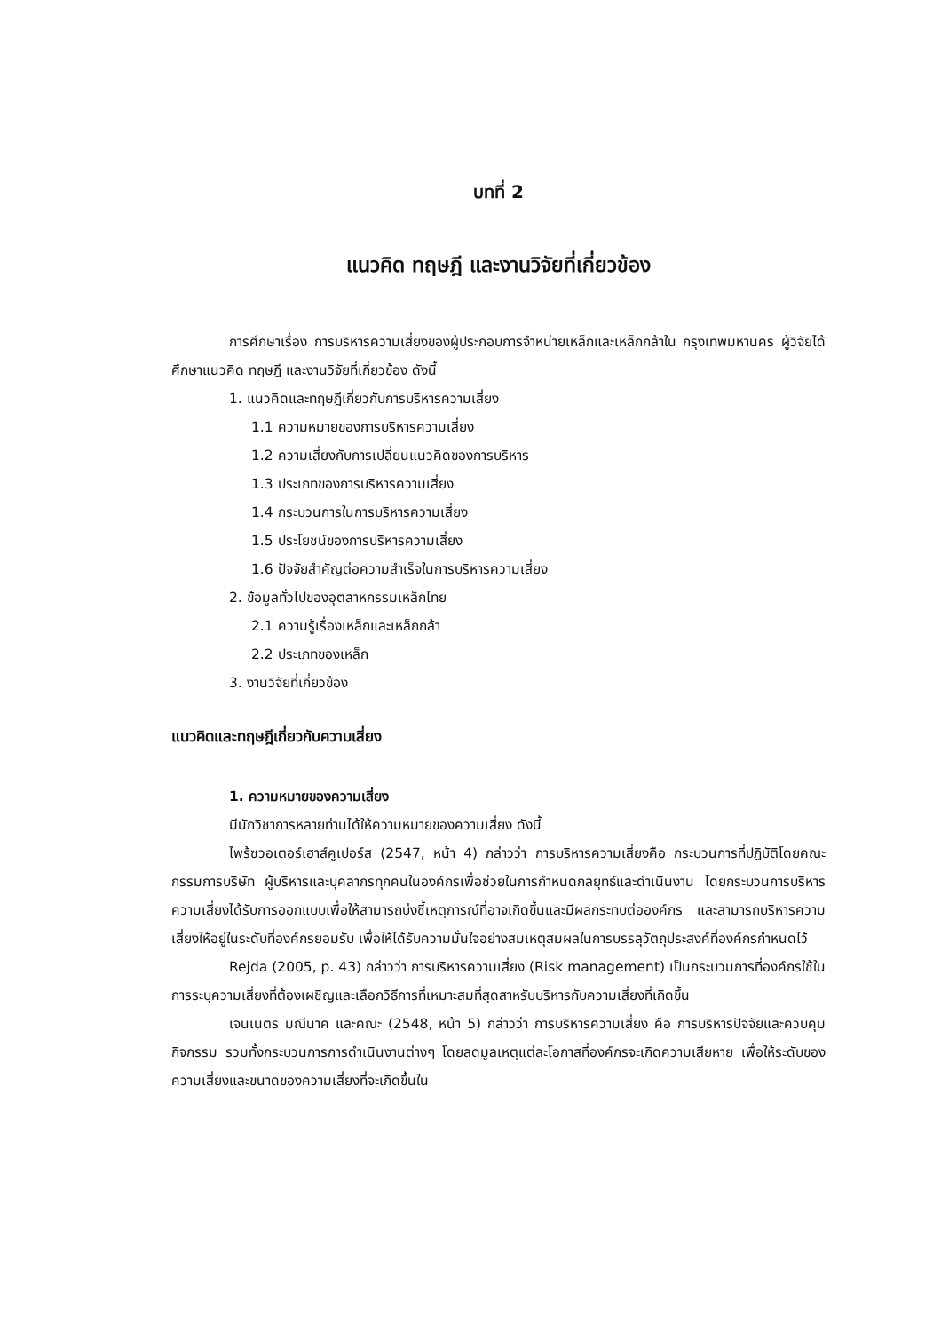บทที่ 2
แนวคิด ทฤษฎี และงานวิจัยที่เกี่ยวข้อง
การศึกษาเรื่อง การบริหารความเสี่ยงของผู้ประกอบการจำหน่ายเหล็กและเหล็กกล้าใน กรุงเทพมหานคร ผู้วิจัยได้ศึกษาแนวคิด ทฤษฎี และงานวิจัยที่เกี่ยวข้อง ดังนี้
1. แนวคิดและทฤษฎีเกี่ยวกับการบริหารความเสี่ยง
1.1 ความหมายของการบริหารความเสี่ยง
1.2 ความเสี่ยงกับการเปลี่ยนแนวคิดของการบริหาร
1.3 ประเภทของการบริหารความเสี่ยง
1.4 กระบวนการในการบริหารความเสี่ยง
1.5 ประโยชน์ของการบริหารความเสี่ยง
1.6 ปัจจัยสำคัญต่อความสำเร็จในการบริหารความเสี่ยง
2. ข้อมูลทั่วไปของอุตสาหกรรมเหล็กไทย
2.1 ความรู้เรื่องเหล็กและเหล็กกล้า
2.2 ประเภทของเหล็ก
3. งานวิจัยที่เกี่ยวข้อง
แนวคิดและทฤษฎีเกี่ยวกับความเสี่ยง
1. ความหมายของความเสี่ยง
มีนักวิชาการหลายท่านได้ให้ความหมายของความเสี่ยง ดังนี้
ไพร้ซวอเตอร์เฮาส์คูเปอร์ส (2547, หน้า 4) กล่าวว่า การบริหารความเสี่ยงคือ กระบวนการที่ปฏิบัติโดยคณะกรรมการบริษัท ผู้บริหารและบุคลากรทุกคนในองค์กรเพื่อช่วยในการกำหนดกลยุทธ์และดำเนินงาน โดยกระบวนการบริหารความเสี่ยงได้รับการออกแบบเพื่อให้สามารถบ่งชี้เหตุการณ์ที่อาจเกิดขึ้นและมีผลกระทบต่อองค์กร และสามารถบริหารความเสี่ยงให้อยู่ในระดับที่องค์กรยอมรับ เพื่อให้ได้รับความมั่นใจอย่างสมเหตุสมผลในการบรรลุวัตถุประสงค์ที่องค์กรกำหนดไว้
Rejda (2005, p. 43) กล่าวว่า การบริหารความเสี่ยง (Risk management) เป็นกระบวนการที่องค์กรใช้ในการระบุความเสี่ยงที่ต้องเผชิญและเลือกวิธีการที่เหมาะสมที่สุดสาหรับบริหารกับความเสี่ยงที่เกิดขึ้น
เจนเนตร มณีนาค และคณะ (2548, หน้า 5) กล่าวว่า การบริหารความเสี่ยง คือ การบริหารปัจจัยและควบคุมกิจกรรม รวมทั้งกระบวนการการดำเนินงานต่างๆ โดยลดมูลเหตุแต่ละโอกาสที่องค์กรจะเกิดความเสียหาย เพื่อให้ระดับของความเสี่ยงและขนาดของความเสี่ยงที่จะเกิดขึ้นใน